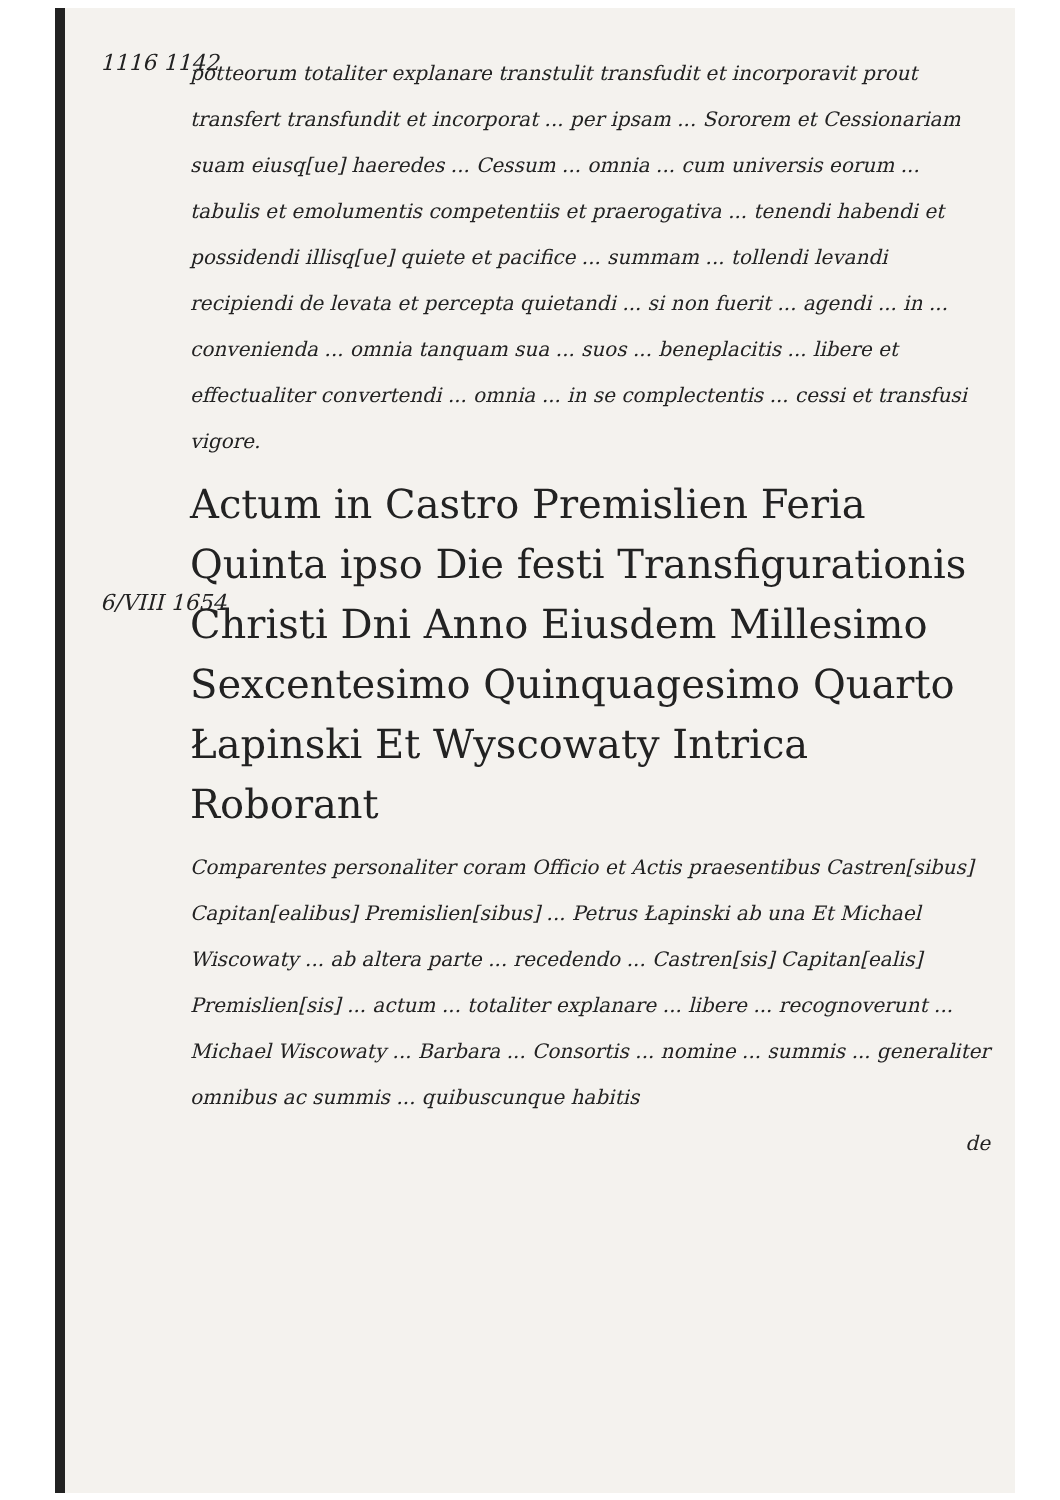1116 1142
potteorum totaliter explanare transtulit transfudit et incorporavit prout transfert transfundit et incorporat ... per ipsam ... Sororem et Cessionariam suam eiusq[ue] haeredes ... Cessum ... omnia ... cum universis eorum ... tabulis et emolumentis competentiis et praerogativa ... tenendi habendi et possidendi illisq[ue] quiete et pacifice ... summam ... tollendi levandi recipiendi de levata et percepta quietandi ... si non fuerit ... agendi ... in ... convenienda ... omnia tanquam sua ... suos ... beneplacitis ... libere et effectualiter convertendi ... omnia ... in se complectentis ... cessi et transfusi vigore.
6/VIII 1654
Actum in Castro Premislien Feria Quinta ipso Die festi Transfigurationis Christi Dni Anno Eiusdem Millesimo Sexcentesimo Quinquagesimo Quarto
Łapinski Et Wyscowaty Intrica Roborant
Comparentes personaliter coram Officio et Actis praesentibus Castren[sibus] Capitan[ealibus] Premislien[sibus] ... Petrus Łapinski ab una Et Michael Wiscowaty ... ab altera parte ... recedendo ... Castren[sis] Capitan[ealis] Premislien[sis] ... actum ... totaliter explanare ... libere ... recognoverunt ... Michael Wiscowaty ... Barbara ... Consortis ... nomine ... summis ... generaliter omnibus ac summis ... quibuscunque habitis
de